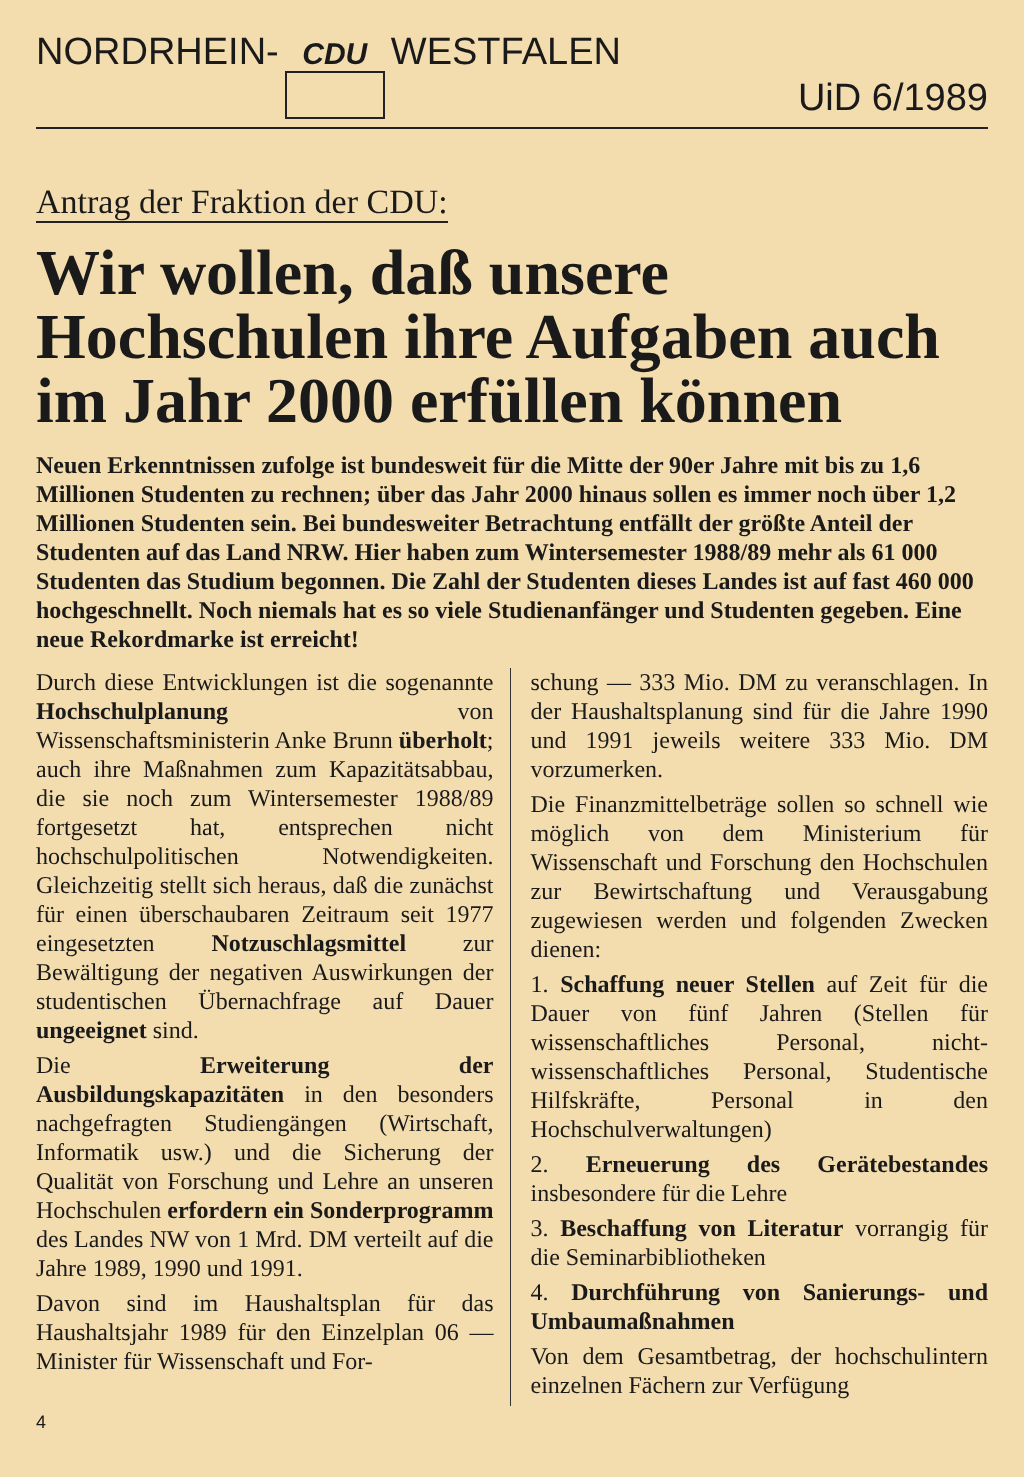NORDRHEIN- CDU WESTFALEN
UiD 6/1989
Antrag der Fraktion der CDU:
Wir wollen, daß unsere Hochschulen ihre Aufgaben auch im Jahr 2000 erfüllen können
Neuen Erkenntnissen zufolge ist bundesweit für die Mitte der 90er Jahre mit bis zu 1,6 Millionen Studenten zu rechnen; über das Jahr 2000 hinaus sollen es immer noch über 1,2 Millionen Studenten sein. Bei bundesweiter Betrachtung entfällt der größte Anteil der Studenten auf das Land NRW. Hier haben zum Wintersemester 1988/89 mehr als 61 000 Studenten das Studium begonnen. Die Zahl der Studenten dieses Landes ist auf fast 460 000 hochgeschnellt. Noch niemals hat es so viele Studienanfänger und Studenten gegeben. Eine neue Rekordmarke ist erreicht!
Durch diese Entwicklungen ist die sogenannte Hochschulplanung von Wissenschaftsministerin Anke Brunn überholt; auch ihre Maßnahmen zum Kapazitätsabbau, die sie noch zum Wintersemester 1988/89 fortgesetzt hat, entsprechen nicht hochschulpolitischen Notwendigkeiten. Gleichzeitig stellt sich heraus, daß die zunächst für einen überschaubaren Zeitraum seit 1977 eingesetzten Notzuschlagsmittel zur Bewältigung der negativen Auswirkungen der studentischen Übernachfrage auf Dauer ungeeignet sind.
Die Erweiterung der Ausbildungskapazitäten in den besonders nachgefragten Studiengängen (Wirtschaft, Informatik usw.) und die Sicherung der Qualität von Forschung und Lehre an unseren Hochschulen erfordern ein Sonderprogramm des Landes NW von 1 Mrd. DM verteilt auf die Jahre 1989, 1990 und 1991.
Davon sind im Haushaltsplan für das Haushaltsjahr 1989 für den Einzelplan 06 — Minister für Wissenschaft und For-
schung — 333 Mio. DM zu veranschlagen. In der Haushaltsplanung sind für die Jahre 1990 und 1991 jeweils weitere 333 Mio. DM vorzumerken.
Die Finanzmittelbeträge sollen so schnell wie möglich von dem Ministerium für Wissenschaft und Forschung den Hochschulen zur Bewirtschaftung und Verausgabung zugewiesen werden und folgenden Zwecken dienen:
1. Schaffung neuer Stellen auf Zeit für die Dauer von fünf Jahren (Stellen für wissenschaftliches Personal, nicht-wissenschaftliches Personal, Studentische Hilfskräfte, Personal in den Hochschulverwaltungen)
2. Erneuerung des Gerätebestandes insbesondere für die Lehre
3. Beschaffung von Literatur vorrangig für die Seminarbibliotheken
4. Durchführung von Sanierungs- und Umbaumaßnahmen
Von dem Gesamtbetrag, der hochschulintern einzelnen Fächern zur Verfügung
4